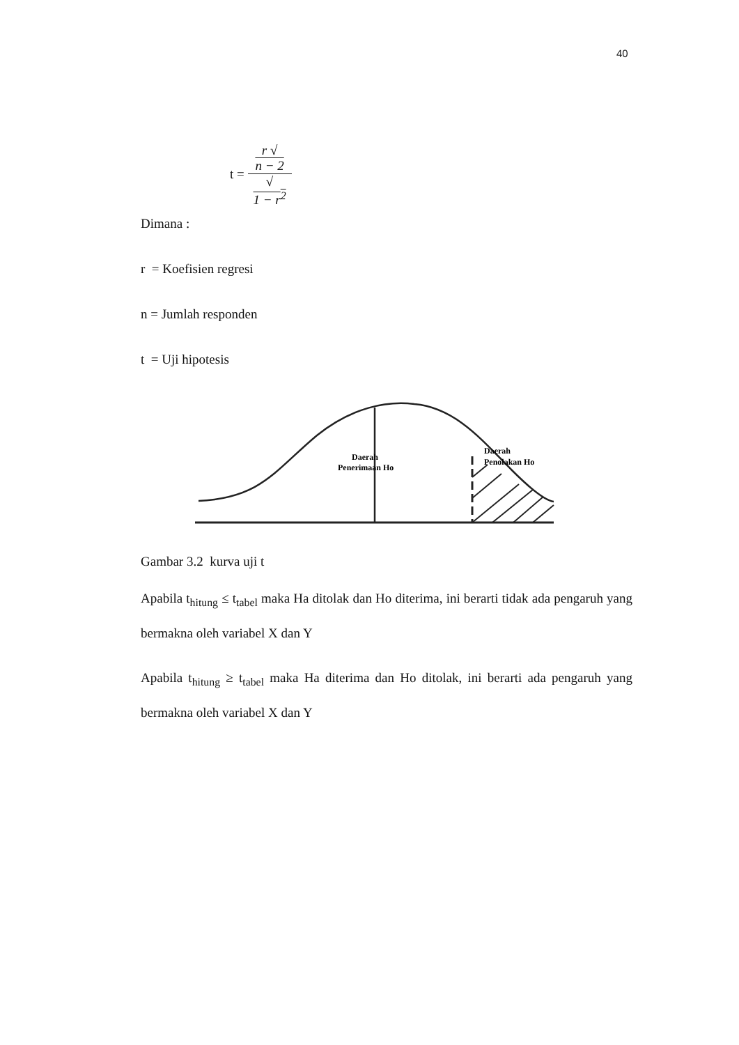40
t = r √
n − 2 √
1 − r<sup>2</sup>
Dimana :
r = Koefisien regresi
n = Jumlah responden
t = Uji hipotesis
Daerah
Penerimaan Ho
Daerah
Penolakan Ho
Gambar 3.2 kurva uji t
Apabila t<sub>hitung</sub> ≤ t<sub>tabel</sub> maka Ha ditolak dan Ho diterima, ini berarti tidak ada pengaruh yang bermakna oleh variabel X dan Y
Apabila t<sub>hitung</sub> ≥ t<sub>tabel</sub> maka Ha diterima dan Ho ditolak, ini berarti ada pengaruh yang bermakna oleh variabel X dan Y